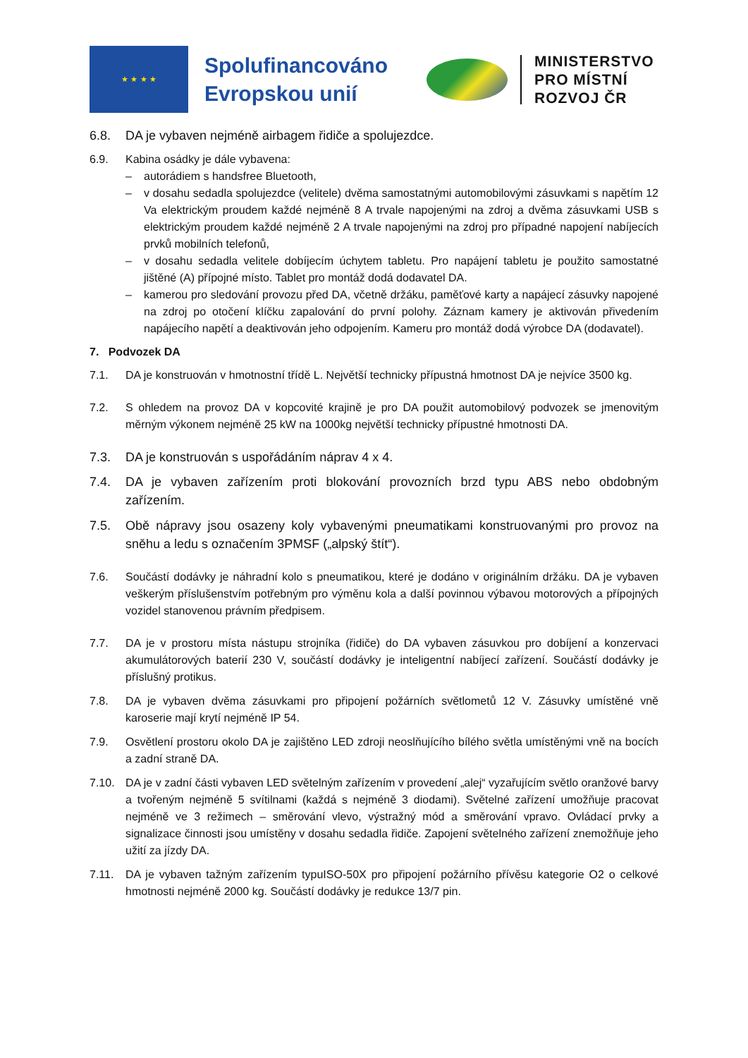★ ★ ★ ★
Spolufinancováno Evropskou unií
MINISTERSTVO
PRO MÍSTNÍ
ROZVOJ ČR
6.8. DA je vybaven nejméně airbagem řidiče a spolujezdce.
6.9. Kabina osádky je dále vybavena:
– autorádiem s handsfree Bluetooth,
– v dosahu sedadla spolujezdce (velitele) dvěma samostatnými automobilovými zásuvkami s napětím 12 Va elektrickým proudem každé nejméně 8 A trvale napojenými na zdroj a dvěma zásuvkami USB s elektrickým proudem každé nejméně 2 A trvale napojenými na zdroj pro případné napojení nabíjecích prvků mobilních telefonů,
– v dosahu sedadla velitele dobíjecím úchytem tabletu. Pro napájení tabletu je použito samostatné jištěné (A) přípojné místo. Tablet pro montáž dodá dodavatel DA.
– kamerou pro sledování provozu před DA, včetně držáku, paměťové karty a napájecí zásuvky napojené na zdroj po otočení klíčku zapalování do první polohy. Záznam kamery je aktivován přivedením napájecího napětí a deaktivován jeho odpojením. Kameru pro montáž dodá výrobce DA (dodavatel).
7. Podvozek DA
7.1. DA je konstruován v hmotnostní třídě L. Největší technicky přípustná hmotnost DA je nejvíce 3500 kg.
7.2. S ohledem na provoz DA v kopcovité krajině je pro DA použit automobilový podvozek se jmenovitým měrným výkonem nejméně 25 kW na 1000kg největší technicky přípustné hmotnosti DA.
7.3. DA je konstruován s uspořádáním náprav 4 x 4.
7.4. DA je vybaven zařízením proti blokování provozních brzd typu ABS nebo obdobným zařízením.
7.5. Obě nápravy jsou osazeny koly vybavenými pneumatikami konstruovanými pro provoz na sněhu a ledu s označením 3PMSF („alpský štít“).
7.6. Součástí dodávky je náhradní kolo s pneumatikou, které je dodáno v originálním držáku. DA je vybaven veškerým příslušenstvím potřebným pro výměnu kola a další povinnou výbavou motorových a přípojných vozidel stanovenou právním předpisem.
7.7. DA je v prostoru místa nástupu strojníka (řidiče) do DA vybaven zásuvkou pro dobíjení a konzervaci akumulátorových baterií 230 V, součástí dodávky je inteligentní nabíjecí zařízení. Součástí dodávky je příslušný protikus.
7.8. DA je vybaven dvěma zásuvkami pro připojení požárních světlometů 12 V. Zásuvky umístěné vně karoserie mají krytí nejméně IP 54.
7.9. Osvětlení prostoru okolo DA je zajištěno LED zdroji neoslňujícího bílého světla umístěnými vně na bocích a zadní straně DA.
7.10. DA je v zadní části vybaven LED světelným zařízením v provedení „alej“ vyzařujícím světlo oranžové barvy a tvořeným nejméně 5 svítilnami (každá s nejméně 3 diodami). Světelné zařízení umožňuje pracovat nejméně ve 3 režimech – směrování vlevo, výstražný mód a směrování vpravo. Ovládací prvky a signalizace činnosti jsou umístěny v dosahu sedadla řidiče. Zapojení světelného zařízení znemožňuje jeho užití za jízdy DA.
7.11. DA je vybaven tažným zařízením typuISO-50X pro připojení požárního přívěsu kategorie O2 o celkové hmotnosti nejméně 2000 kg. Součástí dodávky je redukce 13/7 pin.